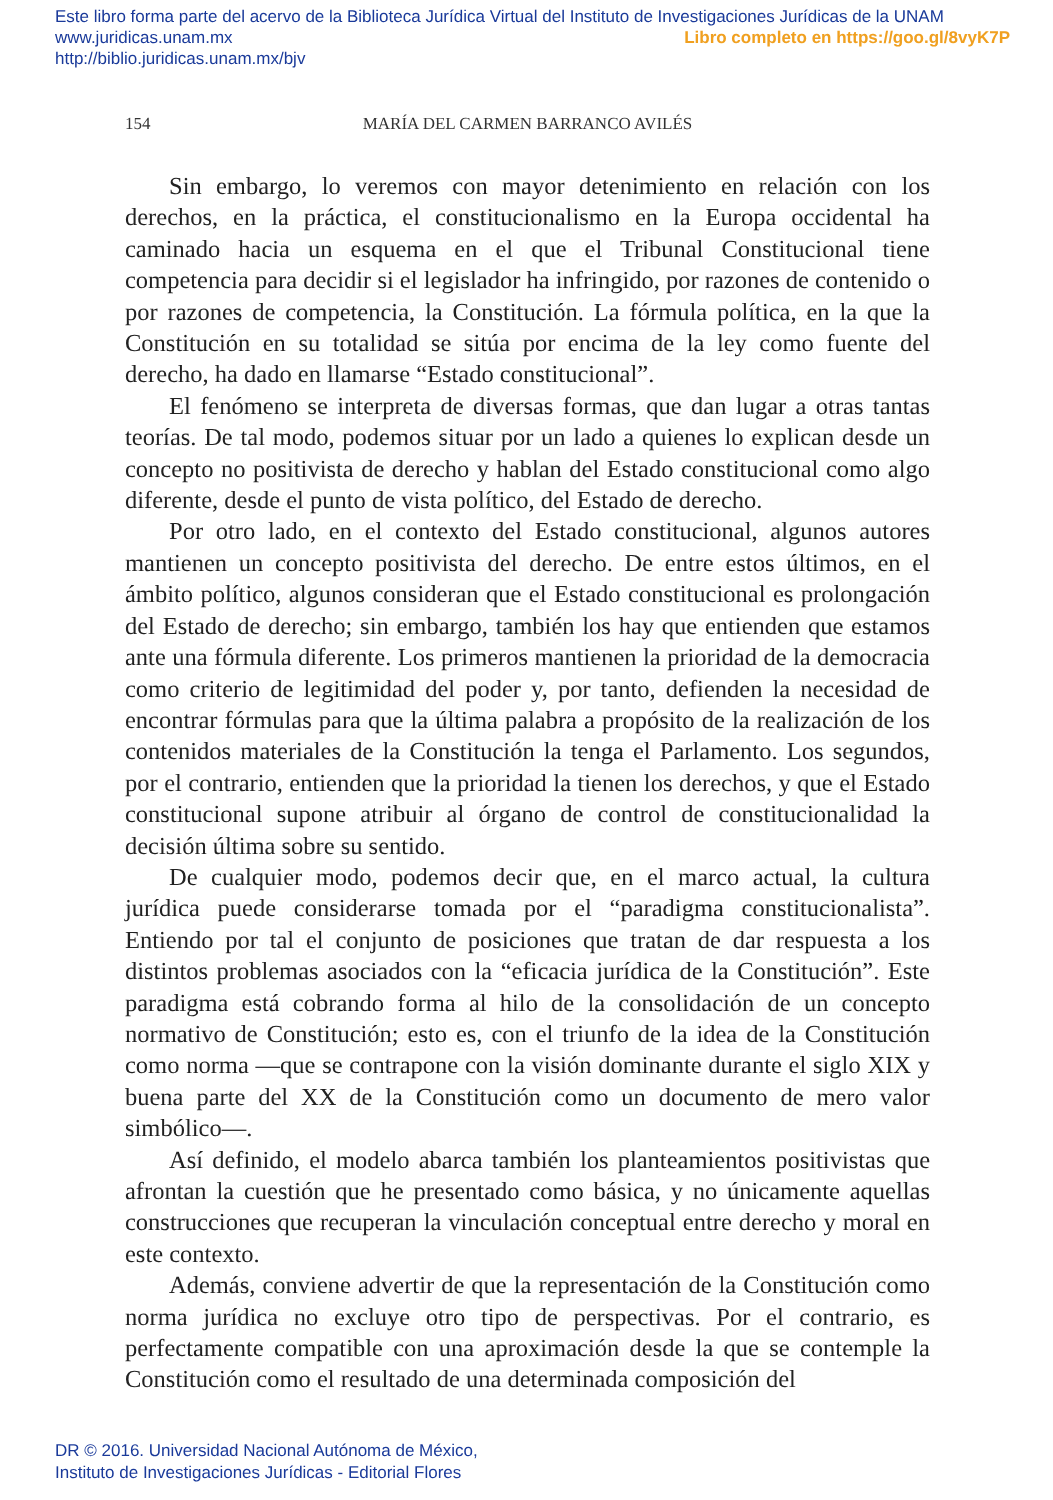Este libro forma parte del acervo de la Biblioteca Jurídica Virtual del Instituto de Investigaciones Jurídicas de la UNAM
www.juridicas.unam.mx Libro completo en https://goo.gl/8vyK7P
http://biblio.juridicas.unam.mx/bjv
154 MARÍA DEL CARMEN BARRANCO AVILÉS
Sin embargo, lo veremos con mayor detenimiento en relación con los derechos, en la práctica, el constitucionalismo en la Europa occidental ha caminado hacia un esquema en el que el Tribunal Constitucional tiene competencia para decidir si el legislador ha infringido, por razones de contenido o por razones de competencia, la Constitución. La fórmula política, en la que la Constitución en su totalidad se sitúa por encima de la ley como fuente del derecho, ha dado en llamarse “Estado constitucional”.
El fenómeno se interpreta de diversas formas, que dan lugar a otras tantas teorías. De tal modo, podemos situar por un lado a quienes lo explican desde un concepto no positivista de derecho y hablan del Estado constitucional como algo diferente, desde el punto de vista político, del Estado de derecho.
Por otro lado, en el contexto del Estado constitucional, algunos autores mantienen un concepto positivista del derecho. De entre estos últimos, en el ámbito político, algunos consideran que el Estado constitucional es prolongación del Estado de derecho; sin embargo, también los hay que entienden que estamos ante una fórmula diferente. Los primeros mantienen la prioridad de la democracia como criterio de legitimidad del poder y, por tanto, defienden la necesidad de encontrar fórmulas para que la última palabra a propósito de la realización de los contenidos materiales de la Constitución la tenga el Parlamento. Los segundos, por el contrario, entienden que la prioridad la tienen los derechos, y que el Estado constitucional supone atribuir al órgano de control de constitucionalidad la decisión última sobre su sentido.
De cualquier modo, podemos decir que, en el marco actual, la cultura jurídica puede considerarse tomada por el “paradigma constitucionalista”. Entiendo por tal el conjunto de posiciones que tratan de dar respuesta a los distintos problemas asociados con la “eficacia jurídica de la Constitución”. Este paradigma está cobrando forma al hilo de la consolidación de un concepto normativo de Constitución; esto es, con el triunfo de la idea de la Constitución como norma —que se contrapone con la visión dominante durante el siglo XIX y buena parte del XX de la Constitución como un documento de mero valor simbólico—.
Así definido, el modelo abarca también los planteamientos positivistas que afrontan la cuestión que he presentado como básica, y no únicamente aquellas construcciones que recuperan la vinculación conceptual entre derecho y moral en este contexto.
Además, conviene advertir de que la representación de la Constitución como norma jurídica no excluye otro tipo de perspectivas. Por el contrario, es perfectamente compatible con una aproximación desde la que se contemple la Constitución como el resultado de una determinada composición del
DR © 2016. Universidad Nacional Autónoma de México,
Instituto de Investigaciones Jurídicas - Editorial Flores